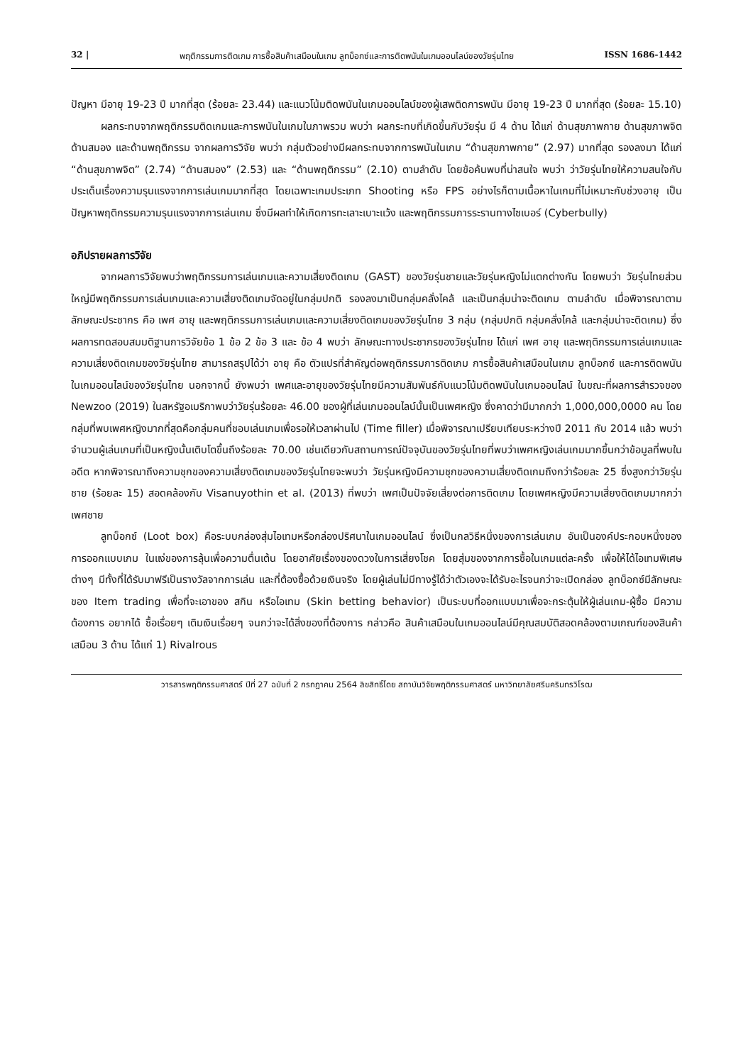32 | พฤติกรรมการติดเกม การซื้อสินค้าเสมือนในเกม ลูทบ็อกซ์และการติดพนันในเกมออนไลน์ของวัยรุ่นไทย ISSN 1686-1442
ปัญหา มีอายุ 19-23 ปี มากที่สุด (ร้อยละ 23.44) และแนวโน้มติดพนันในเกมออนไลน์ของผู้เสพติดการพนัน มีอายุ 19-23 ปี มากที่สุด (ร้อยละ 15.10)
ผลกระทบจากพฤติกรรมติดเกมและการพนันในเกมในภาพรวม พบว่า ผลกระทบที่เกิดขึ้นกับวัยรุ่น มี 4 ด้าน ได้แก่ ด้านสุขภาพกาย ด้านสุขภาพจิต ด้านสมอง และด้านพฤติกรรม จากผลการวิจัย พบว่า กลุ่มตัวอย่างมีผลกระทบจากการพนันในเกม “ด้านสุขภาพกาย” (2.97) มากที่สุด รองลงมา ได้แก่ “ด้านสุขภาพจิต” (2.74) “ด้านสมอง” (2.53) และ “ด้านพฤติกรรม” (2.10) ตามลำดับ โดยข้อค้นพบที่น่าสนใจ พบว่า ว่าวัยรุ่นไทยให้ความสนใจกับประเด็นเรื่องความรุนแรงจากการเล่นเกมมากที่สุด โดยเฉพาะเกมประเภท Shooting หรือ FPS อย่างไรก็ตามเนื้อหาในเกมที่ไม่เหมาะกับช่วงอายุ เป็นปัญหาพฤติกรรมความรุนแรงจากการเล่นเกม ซึ่งมีผลทำให้เกิดการทะเลาะเบาะแว้ง และพฤติกรรมการระรานทางไซเบอร์ (Cyberbully)
อภิปรายผลการวิจัย
จากผลการวิจัยพบว่าพฤติกรรมการเล่นเกมและความเสี่ยงติดเกม (GAST) ของวัยรุ่นชายและวัยรุ่นหญิงไม่แตกต่างกัน โดยพบว่า วัยรุ่นไทยส่วนใหญ่มีพฤติกรรมการเล่นเกมและความเสี่ยงติดเกมจัดอยู่ในกลุ่มปกติ รองลงมาเป็นกลุ่มคลั่งไคล้ และเป็นกลุ่มน่าจะติดเกม ตามลำดับ เมื่อพิจารณาตามลักษณะประชากร คือ เพศ อายุ และพฤติกรรมการเล่นเกมและความเสี่ยงติดเกมของวัยรุ่นไทย 3 กลุ่ม (กลุ่มปกติ กลุ่มคลั่งไคล้ และกลุ่มน่าจะติดเกม) ซึ่งผลการทดสอบสมมติฐานการวิจัยข้อ 1 ข้อ 2 ข้อ 3 และ ข้อ 4 พบว่า ลักษณะทางประชากรของวัยรุ่นไทย ได้แก่ เพศ อายุ และพฤติกรรมการเล่นเกมและความเสี่ยงติดเกมของวัยรุ่นไทย สามารถสรุปได้ว่า อายุ คือ ตัวแปรที่สำคัญต่อพฤติกรรมการติดเกม การซื้อสินค้าเสมือนในเกม ลูทบ็อกซ์ และการติดพนันในเกมออนไลน์ของวัยรุ่นไทย นอกจากนี้ ยังพบว่า เพศและอายุของวัยรุ่นไทยมีความสัมพันธ์กับแนวโน้มติดพนันในเกมออนไลน์ ในขณะที่ผลการสำรวจของ Newzoo (2019) ในสหรัฐอเมริกาพบว่าวัยรุ่นร้อยละ 46.00 ของผู้ที่เล่นเกมออนไลน์นั้นเป็นเพศหญิง ซึ่งคาดว่ามีมากกว่า 1,000,000,0000 คน โดยกลุ่มที่พบเพศหญิงมากที่สุดคือกลุ่มคนที่ชอบเล่นเกมเพื่อรอให้เวลาผ่านไป (Time filler) เมื่อพิจารณาเปรียบเทียบระหว่างปี 2011 กับ 2014 แล้ว พบว่าจำนวนผู้เล่นเกมที่เป็นหญิงนั้นเติบโตขึ้นถึงร้อยละ 70.00 เช่นเดียวกับสถานการณ์ปัจจุบันของวัยรุ่นไทยที่พบว่าเพศหญิงเล่นเกมมากขึ้นกว่าข้อมูลที่พบในอดีต หากพิจารณาถึงความชุกของความเสี่ยงติดเกมของวัยรุ่นไทยจะพบว่า วัยรุ่นหญิงมีความชุกของความเสี่ยงติดเกมถึงกว่าร้อยละ 25 ซึ่งสูงกว่าวัยรุ่นชาย (ร้อยละ 15) สอดคล้องกับ Visanuyothin et al. (2013) ที่พบว่า เพศเป็นปัจจัยเสี่ยงต่อการติดเกม โดยเพศหญิงมีความเสี่ยงติดเกมมากกว่าเพศชาย
ลูทบ็อกซ์ (Loot box) คือระบบกล่องสุ่มไอเทมหรือกล่องปริศนาในเกมออนไลน์ ซึ่งเป็นกลวิธีหนึ่งของการเล่นเกม อันเป็นองค์ประกอบหนึ่งของการออกแบบเกม ในแง่ของการลุ้นเพื่อความตื่นเต้น โดยอาศัยเรื่องของดวงในการเสี่ยงโชค โดยสุ่มของจากการซื้อในเกมแต่ละครั้ง เพื่อให้ได้ไอเทมพิเศษต่างๆ มีทั้งที่ได้รับมาฟรีเป็นรางวัลจากการเล่น และที่ต้องซื้อด้วยเงินจริง โดยผู้เล่นไม่มีทางรู้ได้ว่าตัวเองจะได้รับอะไรจนกว่าจะเปิดกล่อง ลูทบ็อกซ์มีลักษณะของ Item trading เพื่อที่จะเอาของ สกิน หรือไอเทม (Skin betting behavior) เป็นระบบที่ออกแบบมาเพื่อจะกระตุ้นให้ผู้เล่นเกม-ผู้ซื้อ มีความต้องการ อยากได้ ซื้อเรื่อยๆ เติมเงินเรื่อยๆ จนกว่าจะได้สิ่งของที่ต้องการ กล่าวคือ สินค้าเสมือนในเกมออนไลน์มีคุณสมบัติสอดคล้องตามเกณฑ์ของสินค้าเสมือน 3 ด้าน ได้แก่ 1) Rivalrous
วารสารพฤติกรรมศาสตร์ ปีที่ 27 ฉบับที่ 2 กรกฎาคม 2564 ลิขสิทธิ์โดย สถาบันวิจัยพฤติกรรมศาสตร์ มหาวิทยาลัยศรีนครินทรวิโรฒ